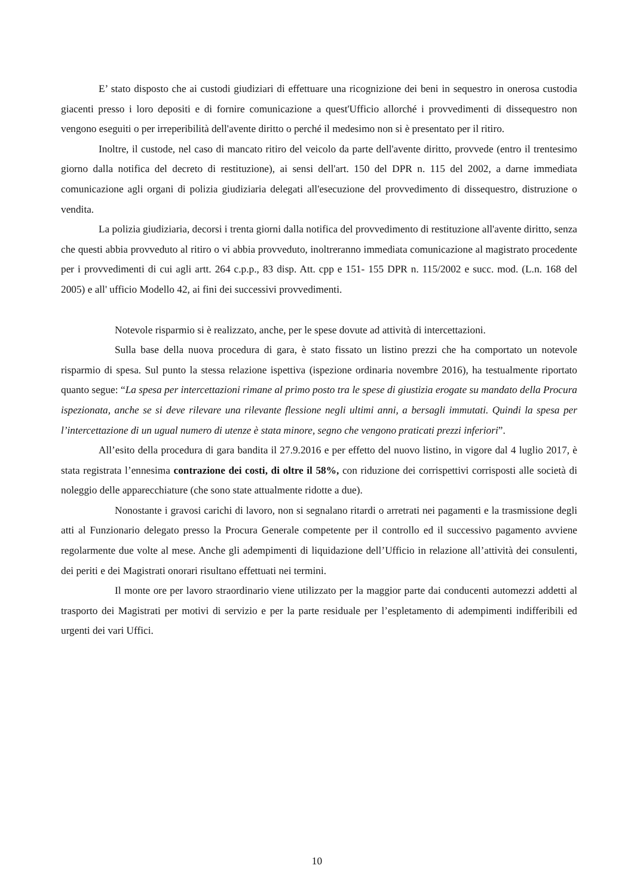E’ stato disposto che ai custodi giudiziari di effettuare una ricognizione dei beni in sequestro in onerosa custodia giacenti presso i loro depositi e di fornire comunicazione a quest'Ufficio allorché i provvedimenti di dissequestro non vengono eseguiti o per irreperibilità dell'avente diritto o perché il medesimo non si è presentato per il ritiro.
Inoltre, il custode, nel caso di mancato ritiro del veicolo da parte dell'avente diritto, provvede (entro il trentesimo giorno dalla notifica del decreto di restituzione), ai sensi dell'art. 150 del DPR n. 115 del 2002, a darne immediata comunicazione agli organi di polizia giudiziaria delegati all'esecuzione del provvedimento di dissequestro, distruzione o vendita.
La polizia giudiziaria, decorsi i trenta giorni dalla notifica del provvedimento di restituzione all'avente diritto, senza che questi abbia provveduto al ritiro o vi abbia provveduto, inoltreranno immediata comunicazione al magistrato procedente per i provvedimenti di cui agli artt. 264 c.p.p., 83 disp. Att. cpp e 151- 155 DPR n. 115/2002 e succ. mod. (L.n. 168 del 2005) e all' ufficio Modello 42, ai fini dei successivi provvedimenti.
Notevole risparmio si è realizzato, anche, per le spese dovute ad attività di intercettazioni.
Sulla base della nuova procedura di gara, è stato fissato un listino prezzi che ha comportato un notevole risparmio di spesa. Sul punto la stessa relazione ispettiva (ispezione ordinaria novembre 2016), ha testualmente riportato quanto segue: “La spesa per intercettazioni rimane al primo posto tra le spese di giustizia erogate su mandato della Procura ispezionata, anche se si deve rilevare una rilevante flessione negli ultimi anni, a bersagli immutati. Quindi la spesa per l’intercettazione di un ugual numero di utenze è stata minore, segno che vengono praticati prezzi inferiori”.
All’esito della procedura di gara bandita il 27.9.2016 e per effetto del nuovo listino, in vigore dal 4 luglio 2017, è stata registrata l’ennesima contrazione dei costi, di oltre il 58%, con riduzione dei corrispettivi corrisposti alle società di noleggio delle apparecchiature (che sono state attualmente ridotte a due).
Nonostante i gravosi carichi di lavoro, non si segnalano ritardi o arretrati nei pagamenti e la trasmissione degli atti al Funzionario delegato presso la Procura Generale competente per il controllo ed il successivo pagamento avviene regolarmente due volte al mese. Anche gli adempimenti di liquidazione dell’Ufficio in relazione all’attività dei consulenti, dei periti e dei Magistrati onorari risultano effettuati nei termini.
Il monte ore per lavoro straordinario viene utilizzato per la maggior parte dai conducenti automezzi addetti al trasporto dei Magistrati per motivi di servizio e per la parte residuale per l’espletamento di adempimenti indifferibili ed urgenti dei vari Uffici.
10